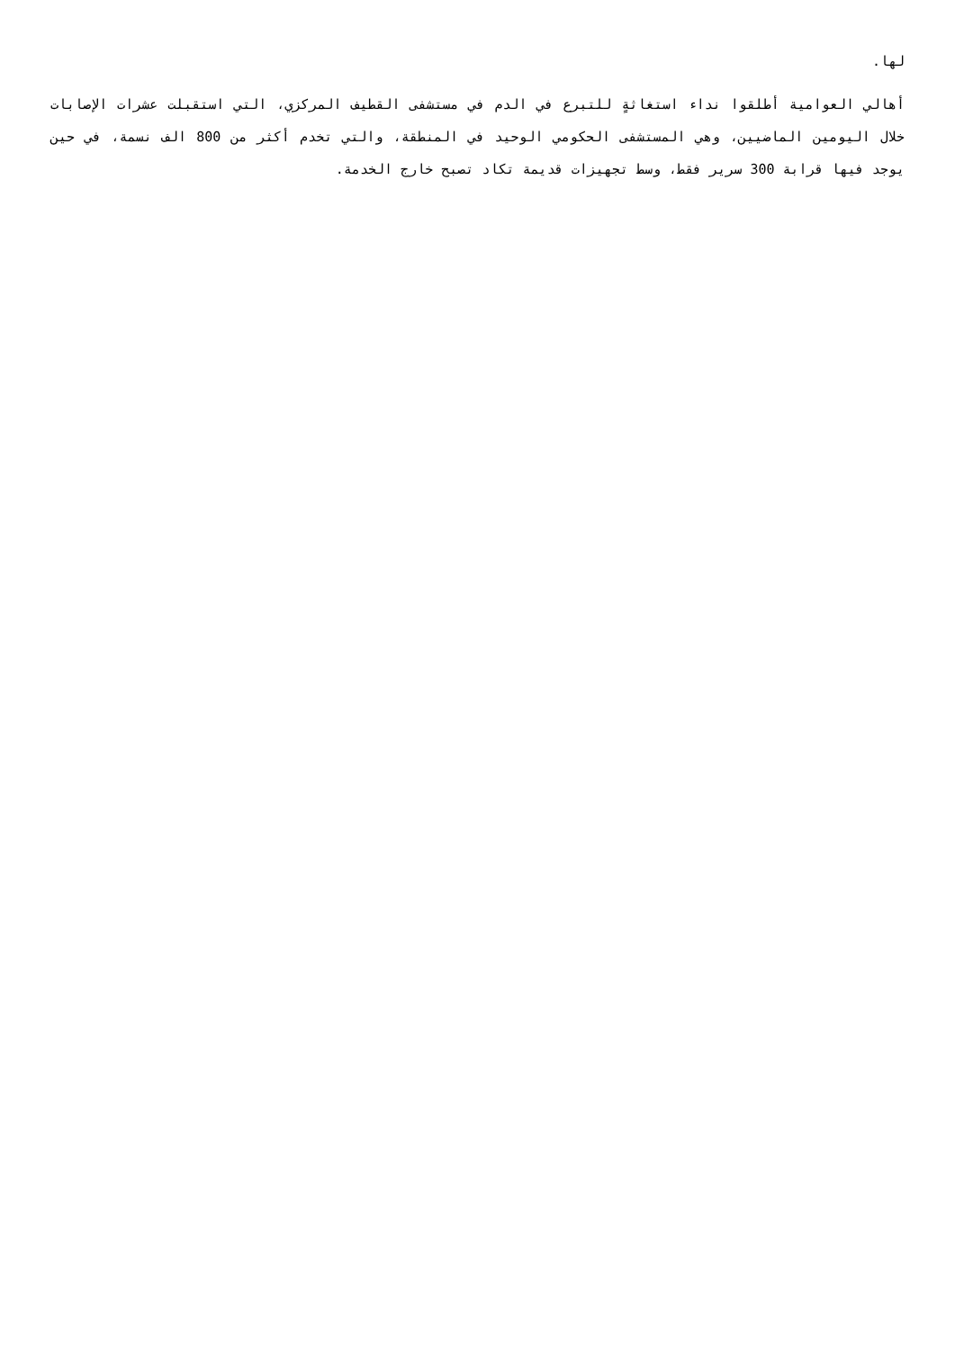لها.
أهالي العوامية أطلقوا نداء استغاثةٍ للتبرع في الدم في مستشفى القطيف المركزي، التي استقبلت عشرات الإصابات خلال اليومين الماضيين، وهي المستشفى الحكومي الوحيد في المنطقة، والتي تخدم أكثر من 800 الف نسمة، في حين يوجد فيها قرابة 300 سرير فقط، وسط تجهيزات قديمة تكاد تصبح خارج الخدمة.